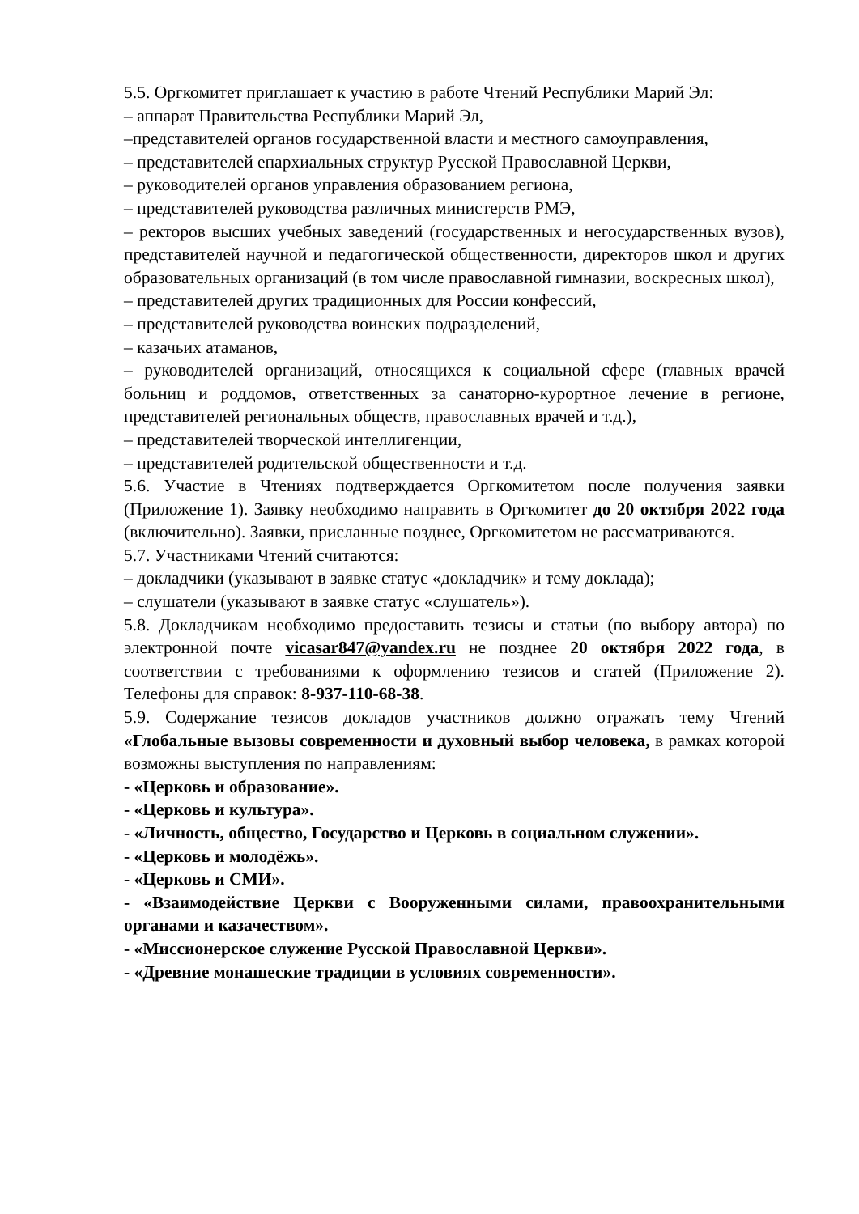5.5. Оргкомитет приглашает к участию в работе Чтений Республики Марий Эл:
– аппарат Правительства Республики Марий Эл,
–представителей органов государственной власти и местного самоуправления,
– представителей епархиальных структур Русской Православной Церкви,
– руководителей органов управления образованием региона,
– представителей руководства различных министерств РМЭ,
– ректоров высших учебных заведений (государственных и негосударственных вузов), представителей научной и педагогической общественности, директоров школ и других образовательных организаций (в том числе православной гимназии, воскресных школ),
– представителей других традиционных для России конфессий,
– представителей руководства воинских подразделений,
– казачьих атаманов,
– руководителей организаций, относящихся к социальной сфере (главных врачей больниц и роддомов, ответственных за санаторно-курортное лечение в регионе, представителей региональных обществ, православных врачей и т.д.),
– представителей творческой интеллигенции,
– представителей родительской общественности и т.д.
5.6. Участие в Чтениях подтверждается Оргкомитетом после получения заявки (Приложение 1). Заявку необходимо направить в Оргкомитет до 20 октября 2022 года (включительно). Заявки, присланные позднее, Оргкомитетом не рассматриваются.
5.7. Участниками Чтений считаются:
– докладчики (указывают в заявке статус «докладчик» и тему доклада);
– слушатели (указывают в заявке статус «слушатель»).
5.8. Докладчикам необходимо предоставить тезисы и статьи (по выбору автора) по электронной почте vicasar847@yandex.ru не позднее 20 октября 2022 года, в соответствии с требованиями к оформлению тезисов и статей (Приложение 2). Телефоны для справок: 8-937-110-68-38.
5.9. Содержание тезисов докладов участников должно отражать тему Чтений «Глобальные вызовы современности и духовный выбор человека, в рамках которой возможны выступления по направлениям:
- «Церковь и образование».
- «Церковь и культура».
- «Личность, общество, Государство и Церковь в социальном служении».
- «Церковь и молодёжь».
- «Церковь и СМИ».
- «Взаимодействие Церкви с Вооруженными силами, правоохранительными органами и казачеством».
- «Миссионерское служение Русской Православной Церкви».
- «Древние монашеские традиции в условиях современности».